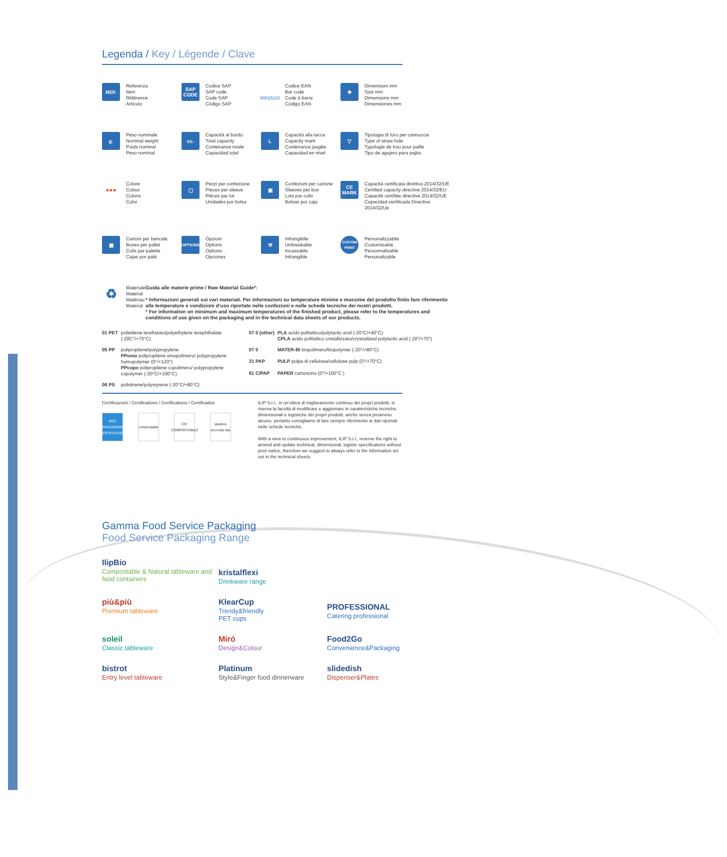Legenda / Key / Légende / Clave
REF.
Referenza
Item
Référence
Artículo
SAP
CODE
Codice SAP
SAP code
Code SAP
Código SAP
80015110
Codice EAN
Bar code
Code à barre
Código EAN
✥
Dimensioni mm
Size mm
Dimensions mm
Dimensiones mm
g.
Peso nominale
Nominal weight
Poids nominal
Peso nominal
cc.
Capacità al bordo
Total capacity
Contenance totale
Capacidad total
L
Capacità alla tacca
Capacity mark
Contenance jaugée
Capacidad en nivel
▽
Tipologia di foro per cannuccia
Type of straw hole
Typologie de trou pour paille
Tipo de agujero para pajita
●●●
Colore
Colour
Coloris
Color
▢
Pezzi per confezione
Pieces per sleeve
Pièces par lot
Unidades por bolsa
▣
Confezioni per cartone
Sleeves per box
Lots par colis
Bolsas por caja
CE
MARK
Capacità certificata direttiva 2014/32/UE
Certified capacity directive 2014/32/EU
Capacité certifiée directive 2014/32/UE
Capacidad certificada Directiva 2014/32/Ue
▦
Cartoni per bancale
Boxes per pallet
Colis par palette
Cajas por palé
OPTIONS
Opzioni
Options
Options
Opciones
⚒
Infrangibile
Unbreakable
Incassable
Infrangible
CUSTOM
PRINT
Personalizzabile
Customizable
Personnalisable
Personalizable
♻
Materiale
Material
Matériau
Material
Guida alle materie prime / Raw Material Guide*:
* Informazioni generali sui vari materiali. Per informazioni su temperature minime e massime del prodotto finito fare riferimento alle temperature e condizioni d’uso riportate nelle confezioni e nelle schede tecniche dei nostri prodotti.
* For information on minimum and maximum temperatures of the finished product, please refer to the temperatures and conditions of use given on the packaging and in the technical data sheets of our products.
| 01 PET | polietilene tereftalato/polyethylene terephthalate (-20C°/+70°C) | 07 0 (other) | PLA acido polilattico/polylactic acid (-20°C/+40°C) CPLA acido polilattico cristallizzato/crystralized polylactic acid (-20°/+70°) |
| 05 PP | polipropilene/polypropylene PPomo polipropilene omopolimero/ polypropylene homopolymer (0°/+120°) PPcopo polipropilene copolimero/ polypropylene copolymer (-20°C/+100°C) | 07 0 | MATER-BI biopolimero/biopolymer (-20°/+80°C) |
| | | 21 PAP | PULP polpa di cellulosa/cellulose pulp (0°/+70°C) |
| | | 81 C/PAP | PAPER cartoncino (0°/+100°C ) |
| 06 PS | polistirene/polystyrene (-20°C/+80°C) | | |
Certificazioni / Certifications / Certifications / Certificados
BRC
PACKAGING
CERTIFICATED
compostable
CIC
COMPOSTABILE
plastica
seconda vita
ILIP S.r.l., in un’ottica di miglioramento continuo dei propri prodotti, si riserva la facoltà di modificare e aggiornare le caratteristiche tecniche, dimensionali e logistiche dei propri prodotti, anche senza preavviso alcuno, pertanto consigliamo di fare sempre riferimento ai dati riportati nelle schede tecniche.
With a view to continuous improvement, ILIP S.r.l., reserve the right to amend and update technical, dimensional, logistic specifications without prior notice, therefore we suggest to always refer to the information set out in the technical sheets.
Gamma Food Service Packaging
Food Service Packaging Range
IlipBio
Compostable & Natural tableware and food containers
kristalflexi
Drinkware range
più&più
Premium tableware
KlearCup
Trendy&friendly
PET cups
PROFESSIONAL
Catering professional
soleil
Classic tableware
Miró
Design&Colour
Food2Go
Convenience&Packaging
bistrot
Entry level tableware
Platinum
Style&Finger food dinnerware
slidedish
Dispenser&Plates